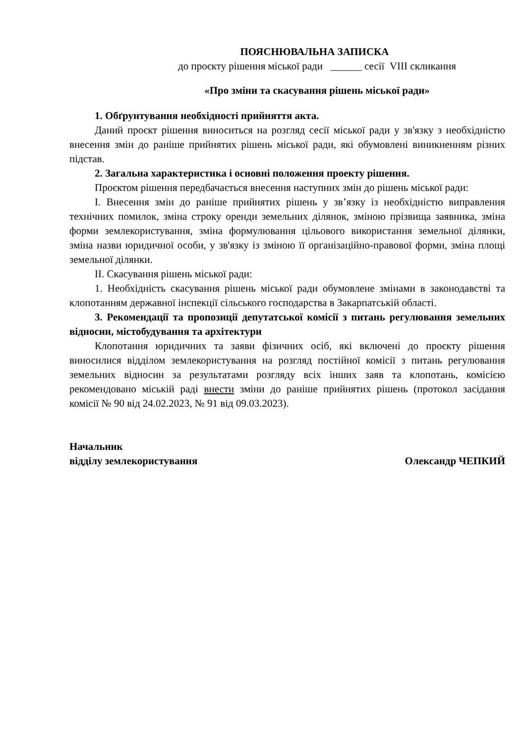ПОЯСНЮВАЛЬНА ЗАПИСКА
до проєкту рішення міської ради ______ сесії VIII скликання
«Про зміни та скасування рішень міської ради»
1. Обґрунтування необхідності прийняття акта.
Даний проєкт рішення виноситься на розгляд сесії міської ради у зв'язку з необхідністю внесення змін до раніше прийнятих рішень міської ради, які обумовлені виникненням різних підстав.
2. Загальна характеристика і основні положення проекту рішення.
Проєктом рішення передбачається внесення наступних змін до рішень міської ради:
I. Внесення змін до раніше прийнятих рішень у зв’язку із необхідністю виправлення технічних помилок, зміна строку оренди земельних ділянок, зміною прізвища заявника, зміна форми землекористування, зміна формулювання цільового використання земельної ділянки, зміна назви юридичної особи, у зв'язку із зміною її організаційно-правової форми, зміна площі земельної ділянки.
II. Скасування рішень міської ради:
1. Необхідність скасування рішень міської ради обумовлене змінами в законодавстві та клопотанням державної інспекції сільського господарства в Закарпатській області.
3. Рекомендації та пропозиції депутатської комісії з питань регулювання земельних відносин, містобудування та архітектури
Клопотання юридичних та заяви фізичних осіб, які включені до проєкту рішення виносилися відділом землекористування на розгляд постійної комісії з питань регулювання земельних відносин за результатами розгляду всіх інших заяв та клопотань, комісією рекомендовано міській раді внести зміни до раніше прийнятих рішень (протокол засідання комісії № 90 від 24.02.2023, № 91 від 09.03.2023).
Начальник
відділу землекористування
Олександр ЧЕПКИЙ